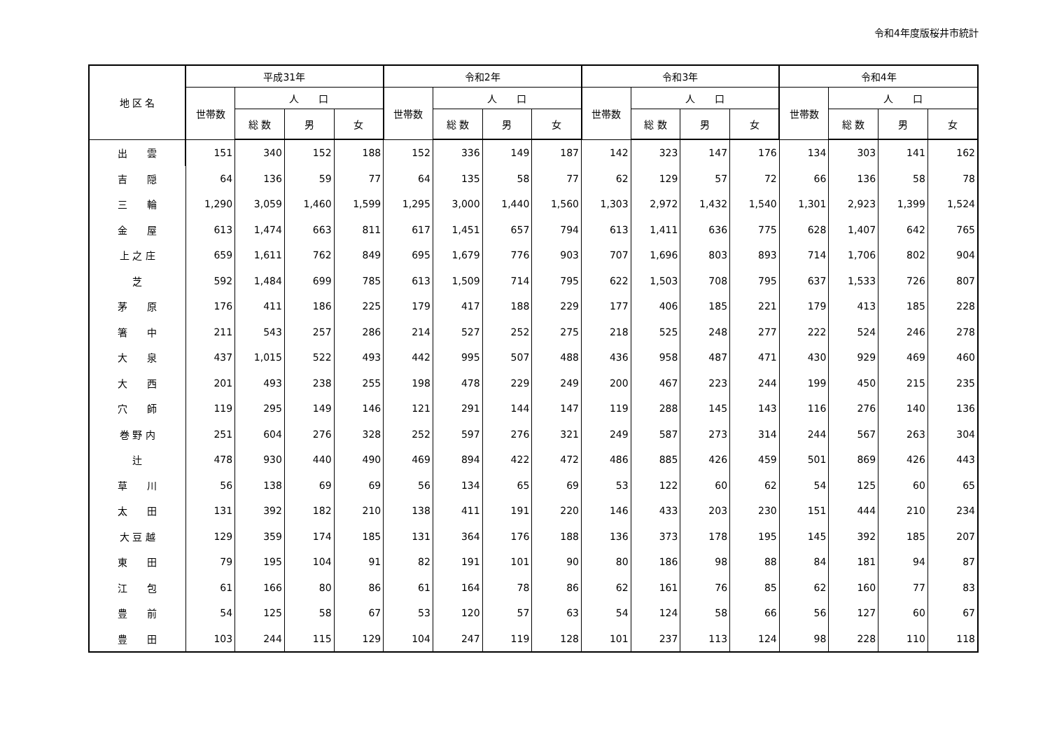令和4年度版桜井市統計
| 地 区 名 | 平成31年 | | | | 令和2年 | | | | 令和3年 | | | | 令和4年 | | | |
| --- | --- | --- | --- | --- | --- | --- | --- | --- | --- | --- | --- | --- | --- | --- | --- | --- |
| | 世帯数 | 人 口 | | | 世帯数 | 人 口 | | | 世帯数 | 人 口 | | | 世帯数 | 人 口 | | |
| | | 総 数 | 男 | 女 | | 総 数 | 男 | 女 | | 総 数 | 男 | 女 | | 総 数 | 男 | 女 |
| 出 雲 | 151 | 340 | 152 | 188 | 152 | 336 | 149 | 187 | 142 | 323 | 147 | 176 | 134 | 303 | 141 | 162 |
| 吉 隠 | 64 | 136 | 59 | 77 | 64 | 135 | 58 | 77 | 62 | 129 | 57 | 72 | 66 | 136 | 58 | 78 |
| 三 輪 | 1,290 | 3,059 | 1,460 | 1,599 | 1,295 | 3,000 | 1,440 | 1,560 | 1,303 | 2,972 | 1,432 | 1,540 | 1,301 | 2,923 | 1,399 | 1,524 |
| 金 屋 | 613 | 1,474 | 663 | 811 | 617 | 1,451 | 657 | 794 | 613 | 1,411 | 636 | 775 | 628 | 1,407 | 642 | 765 |
| 上 之 庄 | 659 | 1,611 | 762 | 849 | 695 | 1,679 | 776 | 903 | 707 | 1,696 | 803 | 893 | 714 | 1,706 | 802 | 904 |
| 芝 | 592 | 1,484 | 699 | 785 | 613 | 1,509 | 714 | 795 | 622 | 1,503 | 708 | 795 | 637 | 1,533 | 726 | 807 |
| 茅 原 | 176 | 411 | 186 | 225 | 179 | 417 | 188 | 229 | 177 | 406 | 185 | 221 | 179 | 413 | 185 | 228 |
| 箸 中 | 211 | 543 | 257 | 286 | 214 | 527 | 252 | 275 | 218 | 525 | 248 | 277 | 222 | 524 | 246 | 278 |
| 大 泉 | 437 | 1,015 | 522 | 493 | 442 | 995 | 507 | 488 | 436 | 958 | 487 | 471 | 430 | 929 | 469 | 460 |
| 大 西 | 201 | 493 | 238 | 255 | 198 | 478 | 229 | 249 | 200 | 467 | 223 | 244 | 199 | 450 | 215 | 235 |
| 穴 師 | 119 | 295 | 149 | 146 | 121 | 291 | 144 | 147 | 119 | 288 | 145 | 143 | 116 | 276 | 140 | 136 |
| 巻 野 内 | 251 | 604 | 276 | 328 | 252 | 597 | 276 | 321 | 249 | 587 | 273 | 314 | 244 | 567 | 263 | 304 |
| 辻 | 478 | 930 | 440 | 490 | 469 | 894 | 422 | 472 | 486 | 885 | 426 | 459 | 501 | 869 | 426 | 443 |
| 草 川 | 56 | 138 | 69 | 69 | 56 | 134 | 65 | 69 | 53 | 122 | 60 | 62 | 54 | 125 | 60 | 65 |
| 太 田 | 131 | 392 | 182 | 210 | 138 | 411 | 191 | 220 | 146 | 433 | 203 | 230 | 151 | 444 | 210 | 234 |
| 大 豆 越 | 129 | 359 | 174 | 185 | 131 | 364 | 176 | 188 | 136 | 373 | 178 | 195 | 145 | 392 | 185 | 207 |
| 東 田 | 79 | 195 | 104 | 91 | 82 | 191 | 101 | 90 | 80 | 186 | 98 | 88 | 84 | 181 | 94 | 87 |
| 江 包 | 61 | 166 | 80 | 86 | 61 | 164 | 78 | 86 | 62 | 161 | 76 | 85 | 62 | 160 | 77 | 83 |
| 豊 前 | 54 | 125 | 58 | 67 | 53 | 120 | 57 | 63 | 54 | 124 | 58 | 66 | 56 | 127 | 60 | 67 |
| 豊 田 | 103 | 244 | 115 | 129 | 104 | 247 | 119 | 128 | 101 | 237 | 113 | 124 | 98 | 228 | 110 | 118 |